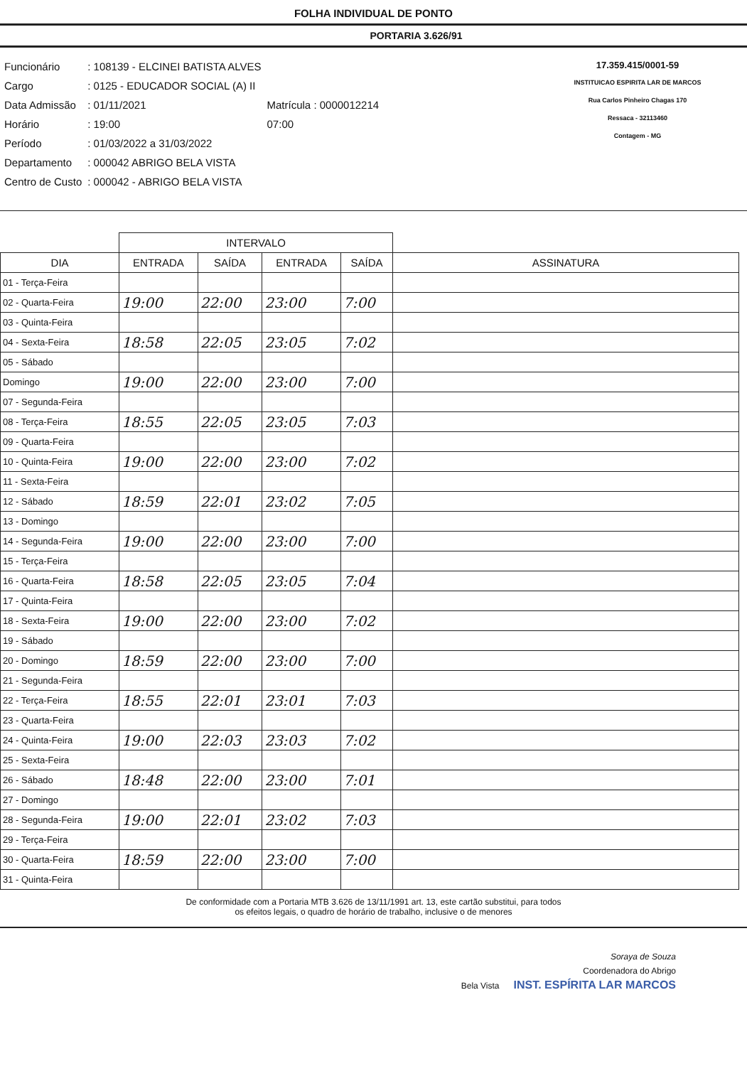FOLHA INDIVIDUAL DE PONTO
PORTARIA 3.626/91
| Funcionário | : 108139 - ELCINEI BATISTA ALVES | |
| Cargo | : 0125 - EDUCADOR SOCIAL (A) II | |
| Data Admissão | : 01/11/2021 | Matrícula : 0000012214 |
| Horário | : 19:00 | 07:00 |
| Período | : 01/03/2022 a 31/03/2022 | |
| Departamento | : 000042 ABRIGO BELA VISTA | |
| Centro de Custo | : 000042 - ABRIGO BELA VISTA | |
17.359.415/0001-59
INSTITUICAO ESPIRITA LAR DE MARCOS
Rua Carlos Pinheiro Chagas 170
Ressaca - 32113460
Contagem - MG
| | INTERVALO | | | | |
| --- | --- | --- | --- | --- | --- |
| DIA | ENTRADA | SAÍDA | ENTRADA | SAÍDA | ASSINATURA |
| 01 - Terça-Feira | | | | | |
| 02 - Quarta-Feira | 19:00 | 22:00 | 23:00 | 7:00 | |
| 03 - Quinta-Feira | | | | | |
| 04 - Sexta-Feira | 18:58 | 22:05 | 23:05 | 7:02 | |
| 05 - Sábado | | | | | |
| Domingo | 19:00 | 22:00 | 23:00 | 7:00 | |
| 07 - Segunda-Feira | | | | | |
| 08 - Terça-Feira | 18:55 | 22:05 | 23:05 | 7:03 | |
| 09 - Quarta-Feira | | | | | |
| 10 - Quinta-Feira | 19:00 | 22:00 | 23:00 | 7:02 | |
| 11 - Sexta-Feira | | | | | |
| 12 - Sábado | 18:59 | 22:01 | 23:02 | 7:05 | |
| 13 - Domingo | | | | | |
| 14 - Segunda-Feira | 19:00 | 22:00 | 23:00 | 7:00 | |
| 15 - Terça-Feira | | | | | |
| 16 - Quarta-Feira | 18:58 | 22:05 | 23:05 | 7:04 | |
| 17 - Quinta-Feira | | | | | |
| 18 - Sexta-Feira | 19:00 | 22:00 | 23:00 | 7:02 | |
| 19 - Sábado | | | | | |
| 20 - Domingo | 18:59 | 22:00 | 23:00 | 7:00 | |
| 21 - Segunda-Feira | | | | | |
| 22 - Terça-Feira | 18:55 | 22:01 | 23:01 | 7:03 | |
| 23 - Quarta-Feira | | | | | |
| 24 - Quinta-Feira | 19:00 | 22:03 | 23:03 | 7:02 | |
| 25 - Sexta-Feira | | | | | |
| 26 - Sábado | 18:48 | 22:00 | 23:00 | 7:01 | |
| 27 - Domingo | | | | | |
| 28 - Segunda-Feira | 19:00 | 22:01 | 23:02 | 7:03 | |
| 29 - Terça-Feira | | | | | |
| 30 - Quarta-Feira | 18:59 | 22:00 | 23:00 | 7:00 | |
| 31 - Quinta-Feira | | | | | |
De conformidade com a Portaria MTB 3.626 de 13/11/1991 art. 13, este cartão substitui, para todos
os efeitos legais, o quadro de horário de trabalho, inclusive o de menores
Soraya de Souza
Coordenadora do Abrigo
Bela Vista INST. ESPÍRITA LAR MARCOS